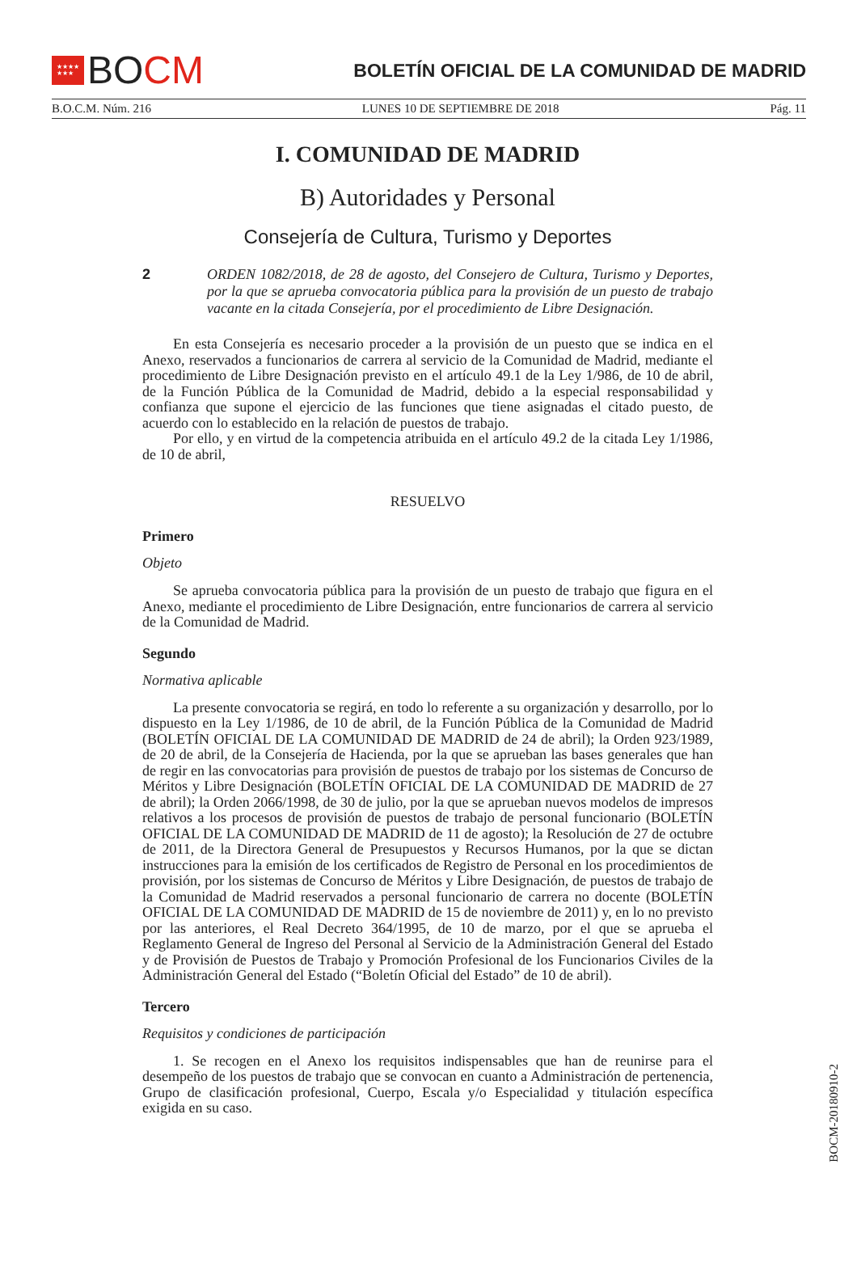★★★★
★★★ BO CM
BOLETÍN OFICIAL DE LA COMUNIDAD DE MADRID
B.O.C.M. Núm. 216 LUNES 10 DE SEPTIEMBRE DE 2018 Pág. 11
I. COMUNIDAD DE MADRID
B) Autoridades y Personal
Consejería de Cultura, Turismo y Deportes
2 ORDEN 1082/2018, de 28 de agosto, del Consejero de Cultura, Turismo y Deportes, por la que se aprueba convocatoria pública para la provisión de un puesto de trabajo vacante en la citada Consejería, por el procedimiento de Libre Designación.
En esta Consejería es necesario proceder a la provisión de un puesto que se indica en el Anexo, reservados a funcionarios de carrera al servicio de la Comunidad de Madrid, mediante el procedimiento de Libre Designación previsto en el artículo 49.1 de la Ley 1/986, de 10 de abril, de la Función Pública de la Comunidad de Madrid, debido a la especial responsabilidad y confianza que supone el ejercicio de las funciones que tiene asignadas el citado puesto, de acuerdo con lo establecido en la relación de puestos de trabajo.
Por ello, y en virtud de la competencia atribuida en el artículo 49.2 de la citada Ley 1/1986, de 10 de abril,
RESUELVO
Primero
Objeto
Se aprueba convocatoria pública para la provisión de un puesto de trabajo que figura en el Anexo, mediante el procedimiento de Libre Designación, entre funcionarios de carrera al servicio de la Comunidad de Madrid.
Segundo
Normativa aplicable
La presente convocatoria se regirá, en todo lo referente a su organización y desarrollo, por lo dispuesto en la Ley 1/1986, de 10 de abril, de la Función Pública de la Comunidad de Madrid (BOLETÍN OFICIAL DE LA COMUNIDAD DE MADRID de 24 de abril); la Orden 923/1989, de 20 de abril, de la Consejería de Hacienda, por la que se aprueban las bases generales que han de regir en las convocatorias para provisión de puestos de trabajo por los sistemas de Concurso de Méritos y Libre Designación (BOLETÍN OFICIAL DE LA COMUNIDAD DE MADRID de 27 de abril); la Orden 2066/1998, de 30 de julio, por la que se aprueban nuevos modelos de impresos relativos a los procesos de provisión de puestos de trabajo de personal funcionario (BOLETÍN OFICIAL DE LA COMUNIDAD DE MADRID de 11 de agosto); la Resolución de 27 de octubre de 2011, de la Directora General de Presupuestos y Recursos Humanos, por la que se dictan instrucciones para la emisión de los certificados de Registro de Personal en los procedimientos de provisión, por los sistemas de Concurso de Méritos y Libre Designación, de puestos de trabajo de la Comunidad de Madrid reservados a personal funcionario de carrera no docente (BOLETÍN OFICIAL DE LA COMUNIDAD DE MADRID de 15 de noviembre de 2011) y, en lo no previsto por las anteriores, el Real Decreto 364/1995, de 10 de marzo, por el que se aprueba el Reglamento General de Ingreso del Personal al Servicio de la Administración General del Estado y de Provisión de Puestos de Trabajo y Promoción Profesional de los Funcionarios Civiles de la Administración General del Estado (“Boletín Oficial del Estado” de 10 de abril).
Tercero
Requisitos y condiciones de participación
1. Se recogen en el Anexo los requisitos indispensables que han de reunirse para el desempeño de los puestos de trabajo que se convocan en cuanto a Administración de pertenencia, Grupo de clasificación profesional, Cuerpo, Escala y/o Especialidad y titulación específica exigida en su caso.
BOCM-20180910-2